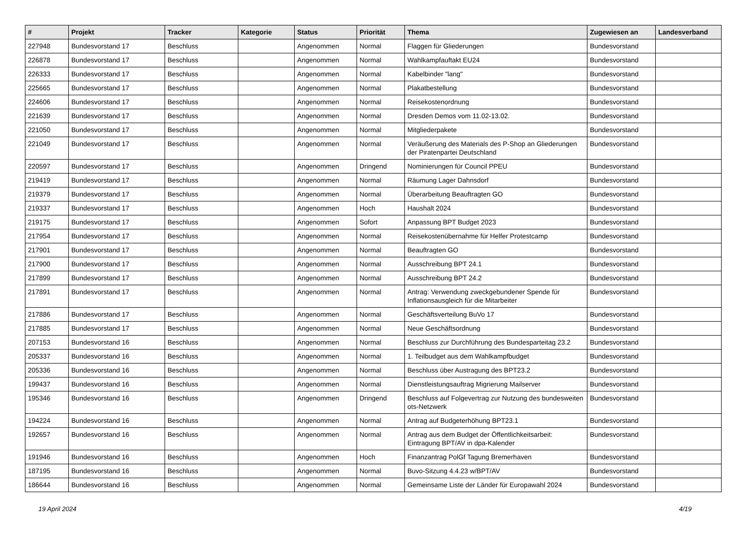| # | Projekt | Tracker | Kategorie | Status | Priorität | Thema | Zugewiesen an | Landesverband |
| --- | --- | --- | --- | --- | --- | --- | --- | --- |
| 227948 | Bundesvorstand 17 | Beschluss | | Angenommen | Normal | Flaggen für Gliederungen | Bundesvorstand | |
| 226878 | Bundesvorstand 17 | Beschluss | | Angenommen | Normal | Wahlkampfauftakt EU24 | Bundesvorstand | |
| 226333 | Bundesvorstand 17 | Beschluss | | Angenommen | Normal | Kabelbinder "lang" | Bundesvorstand | |
| 225665 | Bundesvorstand 17 | Beschluss | | Angenommen | Normal | Plakatbestellung | Bundesvorstand | |
| 224606 | Bundesvorstand 17 | Beschluss | | Angenommen | Normal | Reisekostenordnung | Bundesvorstand | |
| 221639 | Bundesvorstand 17 | Beschluss | | Angenommen | Normal | Dresden Demos vom 11.02-13.02. | Bundesvorstand | |
| 221050 | Bundesvorstand 17 | Beschluss | | Angenommen | Normal | Mitgliederpakete | Bundesvorstand | |
| 221049 | Bundesvorstand 17 | Beschluss | | Angenommen | Normal | Veräußerung des Materials des P-Shop an Gliederungen der Piratenpartei Deutschland | Bundesvorstand | |
| 220597 | Bundesvorstand 17 | Beschluss | | Angenommen | Dringend | Nominierungen für Council PPEU | Bundesvorstand | |
| 219419 | Bundesvorstand 17 | Beschluss | | Angenommen | Normal | Räumung Lager Dahnsdorf | Bundesvorstand | |
| 219379 | Bundesvorstand 17 | Beschluss | | Angenommen | Normal | Überarbeitung Beauftragten GO | Bundesvorstand | |
| 219337 | Bundesvorstand 17 | Beschluss | | Angenommen | Hoch | Haushalt 2024 | Bundesvorstand | |
| 219175 | Bundesvorstand 17 | Beschluss | | Angenommen | Sofort | Anpassung BPT Budget 2023 | Bundesvorstand | |
| 217954 | Bundesvorstand 17 | Beschluss | | Angenommen | Normal | Reisekostenübernahme für Helfer Protestcamp | Bundesvorstand | |
| 217901 | Bundesvorstand 17 | Beschluss | | Angenommen | Normal | Beauftragten GO | Bundesvorstand | |
| 217900 | Bundesvorstand 17 | Beschluss | | Angenommen | Normal | Ausschreibung BPT 24.1 | Bundesvorstand | |
| 217899 | Bundesvorstand 17 | Beschluss | | Angenommen | Normal | Ausschreibung BPT 24.2 | Bundesvorstand | |
| 217891 | Bundesvorstand 17 | Beschluss | | Angenommen | Normal | Antrag: Verwendung zweckgebundener Spende für Inflationsausgleich für die Mitarbeiter | Bundesvorstand | |
| 217886 | Bundesvorstand 17 | Beschluss | | Angenommen | Normal | Geschäftsverteilung BuVo 17 | Bundesvorstand | |
| 217885 | Bundesvorstand 17 | Beschluss | | Angenommen | Normal | Neue Geschäftsordnung | Bundesvorstand | |
| 207153 | Bundesvorstand 16 | Beschluss | | Angenommen | Normal | Beschluss zur Durchführung des Bundesparteitag 23.2 | Bundesvorstand | |
| 205337 | Bundesvorstand 16 | Beschluss | | Angenommen | Normal | 1. Teilbudget aus dem Wahlkampfbudget | Bundesvorstand | |
| 205336 | Bundesvorstand 16 | Beschluss | | Angenommen | Normal | Beschluss über Austragung des BPT23.2 | Bundesvorstand | |
| 199437 | Bundesvorstand 16 | Beschluss | | Angenommen | Normal | Dienstleistungsauftrag Migrierung Mailserver | Bundesvorstand | |
| 195346 | Bundesvorstand 16 | Beschluss | | Angenommen | Dringend | Beschluss auf Folgevertrag zur Nutzung des bundesweiten ots-Netzwerk | Bundesvorstand | |
| 194224 | Bundesvorstand 16 | Beschluss | | Angenommen | Normal | Antrag auf Budgeterhöhung BPT23.1 | Bundesvorstand | |
| 192657 | Bundesvorstand 16 | Beschluss | | Angenommen | Normal | Antrag aus dem Budget der Öffentlichkeitsarbeit: Eintragung BPT/AV in dpa-Kalender | Bundesvorstand | |
| 191946 | Bundesvorstand 16 | Beschluss | | Angenommen | Hoch | Finanzantrag PolGf Tagung Bremerhaven | Bundesvorstand | |
| 187195 | Bundesvorstand 16 | Beschluss | | Angenommen | Normal | Buvo-Sitzung 4.4.23 w/BPT/AV | Bundesvorstand | |
| 186644 | Bundesvorstand 16 | Beschluss | | Angenommen | Normal | Gemeinsame Liste der Länder für Europawahl 2024 | Bundesvorstand | |
19 April 2024 4/19